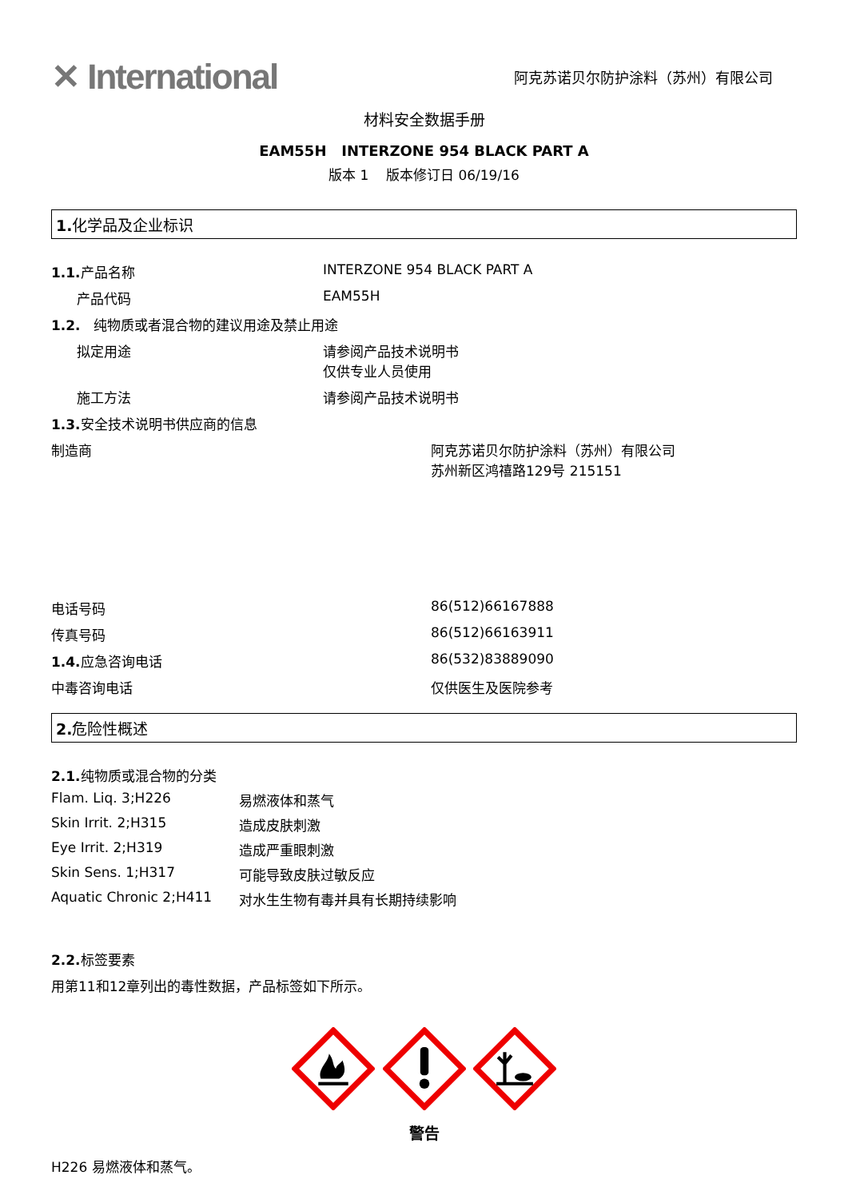✕ International
阿克苏诺贝尔防护涂料（苏州）有限公司
材料安全数据手册
EAM55H INTERZONE 954 BLACK PART A
版本 1 版本修订日 06/19/16
1. 化学品及企业标识
1.1. 产品名称 INTERZONE 954 BLACK PART A
产品代码 EAM55H
1.2. 纯物质或者混合物的建议用途及禁止用途
拟定用途 请参阅产品技术说明书
仅供专业人员使用
施工方法 请参阅产品技术说明书
1.3. 安全技术说明书供应商的信息
制造商 阿克苏诺贝尔防护涂料（苏州）有限公司
苏州新区鸿禧路129号 215151
电话号码 86(512)66167888
传真号码 86(512)66163911
1.4. 应急咨询电话 86(532)83889090
中毒咨询电话 仅供医生及医院参考
2. 危险性概述
2.1. 纯物质或混合物的分类
Flam. Liq. 3;H226 易燃液体和蒸气
Skin Irrit. 2;H315 造成皮肤刺激
Eye Irrit. 2;H319 造成严重眼刺激
Skin Sens. 1;H317 可能导致皮肤过敏反应
Aquatic Chronic 2;H411 对水生生物有毒并具有长期持续影响
2.2. 标签要素
用第11和12章列出的毒性数据，产品标签如下所示。
警告
H226 易燃液体和蒸气。